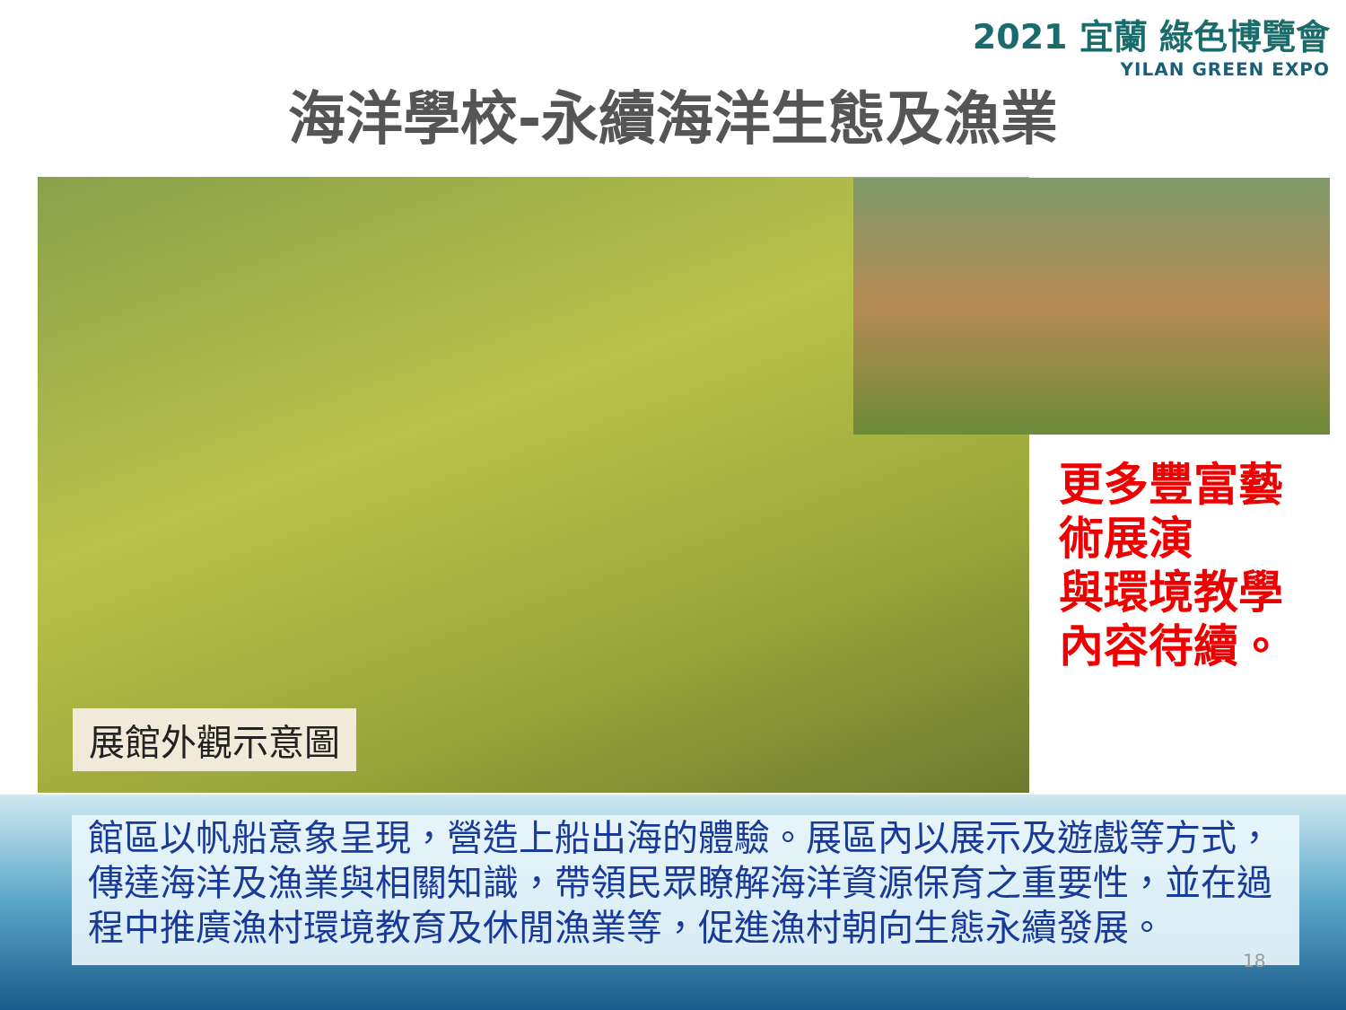2021 宜蘭 綠色博覽會
YILAN GREEN EXPO
海洋學校-永續海洋生態及漁業
展館外觀示意圖
更多豐富藝術展演
與環境教學
內容待續。
館區以帆船意象呈現，營造上船出海的體驗。展區內以展示及遊戲等方式，傳達海洋及漁業與相關知識，帶領民眾瞭解海洋資源保育之重要性，並在過程中推廣漁村環境教育及休閒漁業等，促進漁村朝向生態永續發展。
18